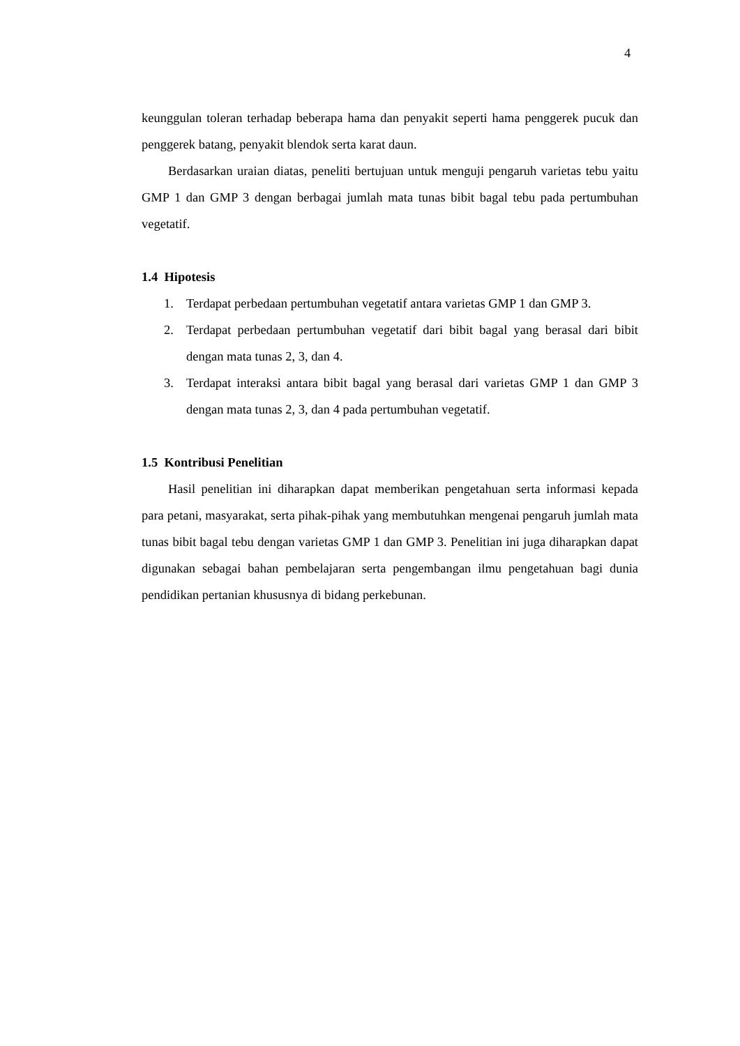4
keunggulan toleran terhadap beberapa hama dan penyakit seperti hama penggerek pucuk dan penggerek batang, penyakit blendok serta karat daun.
Berdasarkan uraian diatas, peneliti bertujuan untuk menguji pengaruh varietas tebu yaitu GMP 1 dan GMP 3 dengan berbagai jumlah mata tunas bibit bagal tebu pada pertumbuhan vegetatif.
1.4 Hipotesis
1. Terdapat perbedaan pertumbuhan vegetatif antara varietas GMP 1 dan GMP 3.
2. Terdapat perbedaan pertumbuhan vegetatif dari bibit bagal yang berasal dari bibit dengan mata tunas 2, 3, dan 4.
3. Terdapat interaksi antara bibit bagal yang berasal dari varietas GMP 1 dan GMP 3 dengan mata tunas 2, 3, dan 4 pada pertumbuhan vegetatif.
1.5 Kontribusi Penelitian
Hasil penelitian ini diharapkan dapat memberikan pengetahuan serta informasi kepada para petani, masyarakat, serta pihak-pihak yang membutuhkan mengenai pengaruh jumlah mata tunas bibit bagal tebu dengan varietas GMP 1 dan GMP 3. Penelitian ini juga diharapkan dapat digunakan sebagai bahan pembelajaran serta pengembangan ilmu pengetahuan bagi dunia pendidikan pertanian khususnya di bidang perkebunan.